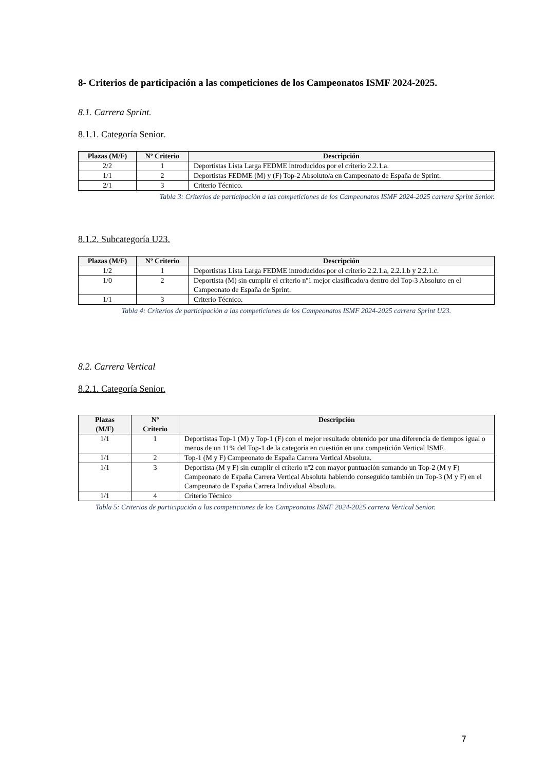8- Criterios de participación a las competiciones de los Campeonatos ISMF 2024-2025.
8.1. Carrera Sprint.
8.1.1. Categoría Senior.
| Plazas (M/F) | Nº Criterio | Descripción |
| --- | --- | --- |
| 2/2 | 1 | Deportistas Lista Larga FEDME introducidos por el criterio 2.2.1.a. |
| 1/1 | 2 | Deportistas FEDME (M) y (F) Top-2 Absoluto/a en Campeonato de España de Sprint. |
| 2/1 | 3 | Criterio Técnico. |
Tabla 3: Criterios de participación a las competiciones de los Campeonatos ISMF 2024-2025 carrera Sprint Senior.
8.1.2. Subcategoría U23.
| Plazas (M/F) | Nº Criterio | Descripción |
| --- | --- | --- |
| 1/2 | 1 | Deportistas Lista Larga FEDME introducidos por el criterio 2.2.1.a, 2.2.1.b y 2.2.1.c. |
| 1/0 | 2 | Deportista (M) sin cumplir el criterio nº1 mejor clasificado/a dentro del Top-3 Absoluto en el Campeonato de España de Sprint. |
| 1/1 | 3 | Criterio Técnico. |
Tabla 4: Criterios de participación a las competiciones de los Campeonatos ISMF 2024-2025 carrera Sprint U23.
8.2. Carrera Vertical
8.2.1. Categoría Senior.
| Plazas (M/F) | Nº Criterio | Descripción |
| --- | --- | --- |
| 1/1 | 1 | Deportistas Top-1 (M) y Top-1 (F) con el mejor resultado obtenido por una diferencia de tiempos igual o menos de un 11% del Top-1 de la categoría en cuestión en una competición Vertical ISMF. |
| 1/1 | 2 | Top-1 (M y F) Campeonato de España Carrera Vertical Absoluta. |
| 1/1 | 3 | Deportista (M y F) sin cumplir el criterio nº2 con mayor puntuación sumando un Top-2 (M y F) Campeonato de España Carrera Vertical Absoluta habiendo conseguido también un Top-3 (M y F) en el Campeonato de España Carrera Individual Absoluta. |
| 1/1 | 4 | Criterio Técnico |
Tabla 5: Criterios de participación a las competiciones de los Campeonatos ISMF 2024-2025 carrera Vertical Senior.
7